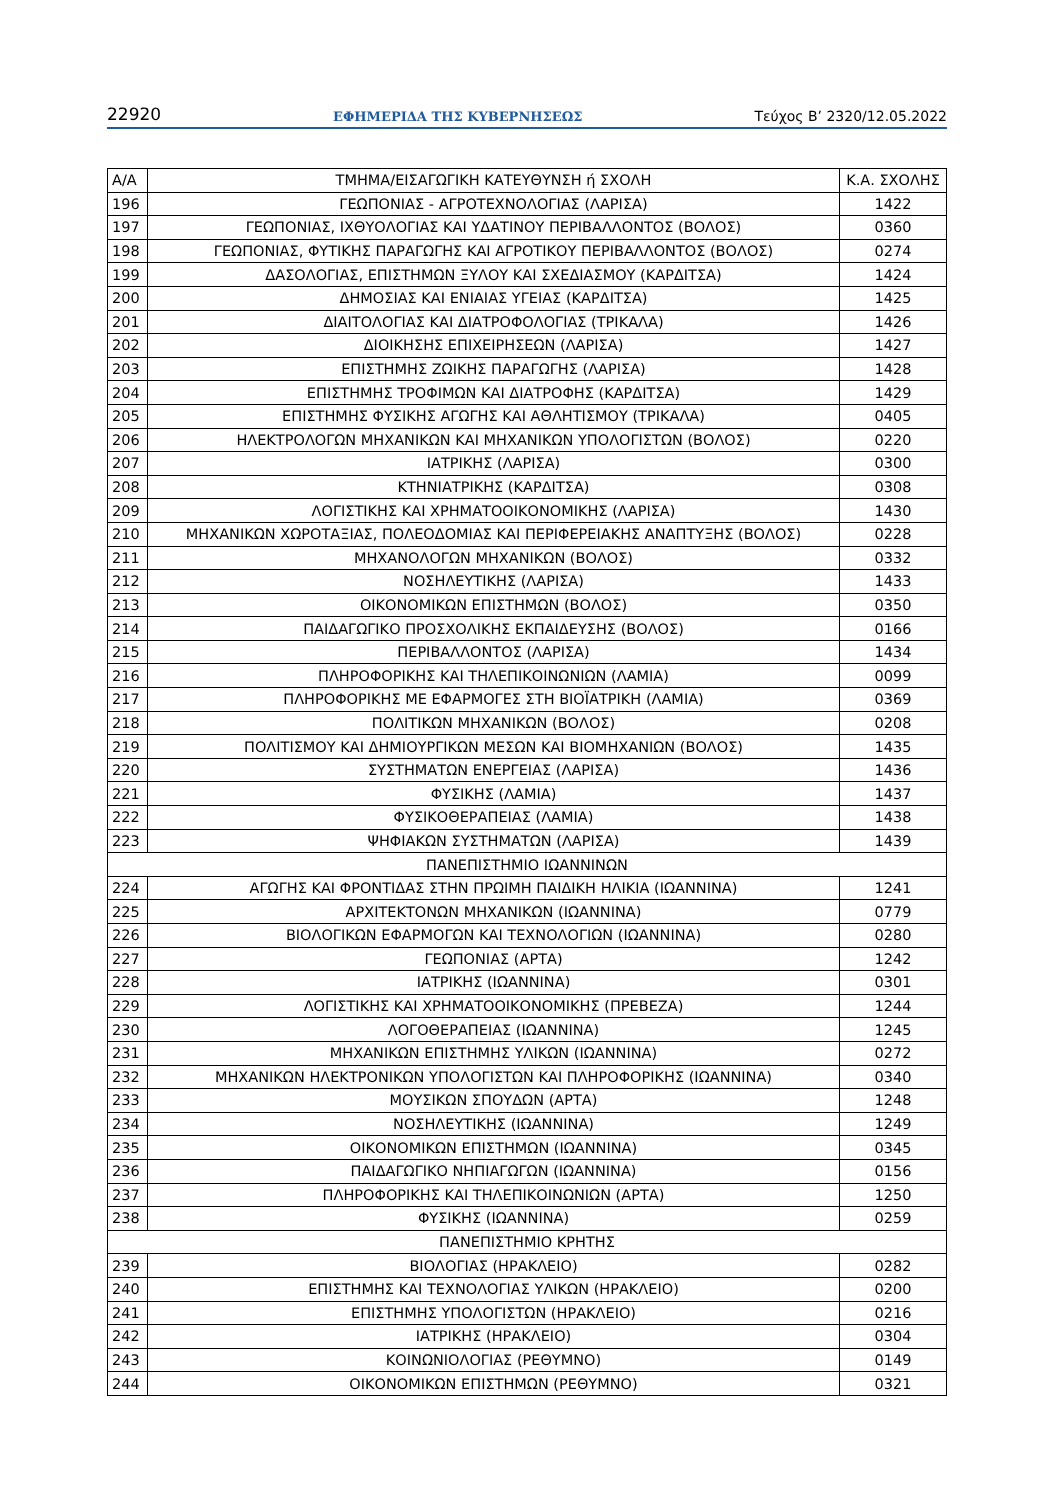22920 ΕΦΗΜΕΡΙΔΑ ΤΗΣ ΚΥΒΕΡΝΗΣΕΩΣ Τεύχος Β’ 2320/12.05.2022
| Α/Α | ΤΜΗΜΑ/ΕΙΣΑΓΩΓΙΚΗ ΚΑΤΕΥΘΥΝΣΗ ή ΣΧΟΛΗ | Κ.Α. ΣΧΟΛΗΣ |
| --- | --- | --- |
| 196 | ΓΕΩΠΟΝΙΑΣ - ΑΓΡΟΤΕΧΝΟΛΟΓΙΑΣ (ΛΑΡΙΣΑ) | 1422 |
| 197 | ΓΕΩΠΟΝΙΑΣ, ΙΧΘΥΟΛΟΓΙΑΣ ΚΑΙ ΥΔΑΤΙΝΟΥ ΠΕΡΙΒΑΛΛΟΝΤΟΣ (ΒΟΛΟΣ) | 0360 |
| 198 | ΓΕΩΠΟΝΙΑΣ, ΦΥΤΙΚΗΣ ΠΑΡΑΓΩΓΗΣ ΚΑΙ ΑΓΡΟΤΙΚΟΥ ΠΕΡΙΒΑΛΛΟΝΤΟΣ (ΒΟΛΟΣ) | 0274 |
| 199 | ΔΑΣΟΛΟΓΙΑΣ, ΕΠΙΣΤΗΜΩΝ ΞΥΛΟΥ ΚΑΙ ΣΧΕΔΙΑΣΜΟΥ (ΚΑΡΔΙΤΣΑ) | 1424 |
| 200 | ΔΗΜΟΣΙΑΣ ΚΑΙ ΕΝΙΑΙΑΣ ΥΓΕΙΑΣ (ΚΑΡΔΙΤΣΑ) | 1425 |
| 201 | ΔΙΑΙΤΟΛΟΓΙΑΣ ΚΑΙ ΔΙΑΤΡΟΦΟΛΟΓΙΑΣ (ΤΡΙΚΑΛΑ) | 1426 |
| 202 | ΔΙΟΙΚΗΣΗΣ ΕΠΙΧΕΙΡΗΣΕΩΝ (ΛΑΡΙΣΑ) | 1427 |
| 203 | ΕΠΙΣΤΗΜΗΣ ΖΩΙΚΗΣ ΠΑΡΑΓΩΓΗΣ (ΛΑΡΙΣΑ) | 1428 |
| 204 | ΕΠΙΣΤΗΜΗΣ ΤΡΟΦΙΜΩΝ ΚΑΙ ΔΙΑΤΡΟΦΗΣ (ΚΑΡΔΙΤΣΑ) | 1429 |
| 205 | ΕΠΙΣΤΗΜΗΣ ΦΥΣΙΚΗΣ ΑΓΩΓΗΣ ΚΑΙ ΑΘΛΗΤΙΣΜΟΥ (ΤΡΙΚΑΛΑ) | 0405 |
| 206 | ΗΛΕΚΤΡΟΛΟΓΩΝ ΜΗΧΑΝΙΚΩΝ ΚΑΙ ΜΗΧΑΝΙΚΩΝ ΥΠΟΛΟΓΙΣΤΩΝ (ΒΟΛΟΣ) | 0220 |
| 207 | ΙΑΤΡΙΚΗΣ (ΛΑΡΙΣΑ) | 0300 |
| 208 | ΚΤΗΝΙΑΤΡΙΚΗΣ (ΚΑΡΔΙΤΣΑ) | 0308 |
| 209 | ΛΟΓΙΣΤΙΚΗΣ ΚΑΙ ΧΡΗΜΑΤΟΟΙΚΟΝΟΜΙΚΗΣ (ΛΑΡΙΣΑ) | 1430 |
| 210 | ΜΗΧΑΝΙΚΩΝ ΧΩΡΟΤΑΞΙΑΣ, ΠΟΛΕΟΔΟΜΙΑΣ ΚΑΙ ΠΕΡΙΦΕΡΕΙΑΚΗΣ ΑΝΑΠΤΥΞΗΣ (ΒΟΛΟΣ) | 0228 |
| 211 | ΜΗΧΑΝΟΛΟΓΩΝ ΜΗΧΑΝΙΚΩΝ (ΒΟΛΟΣ) | 0332 |
| 212 | ΝΟΣΗΛΕΥΤΙΚΗΣ (ΛΑΡΙΣΑ) | 1433 |
| 213 | ΟΙΚΟΝΟΜΙΚΩΝ ΕΠΙΣΤΗΜΩΝ (ΒΟΛΟΣ) | 0350 |
| 214 | ΠΑΙΔΑΓΩΓΙΚΟ ΠΡΟΣΧΟΛΙΚΗΣ ΕΚΠΑΙΔΕΥΣΗΣ (ΒΟΛΟΣ) | 0166 |
| 215 | ΠΕΡΙΒΑΛΛΟΝΤΟΣ (ΛΑΡΙΣΑ) | 1434 |
| 216 | ΠΛΗΡΟΦΟΡΙΚΗΣ ΚΑΙ ΤΗΛΕΠΙΚΟΙΝΩΝΙΩΝ (ΛΑΜΙΑ) | 0099 |
| 217 | ΠΛΗΡΟΦΟΡΙΚΗΣ ΜΕ ΕΦΑΡΜΟΓΕΣ ΣΤΗ ΒΙΟΪΑΤΡΙΚΗ (ΛΑΜΙΑ) | 0369 |
| 218 | ΠΟΛΙΤΙΚΩΝ ΜΗΧΑΝΙΚΩΝ (ΒΟΛΟΣ) | 0208 |
| 219 | ΠΟΛΙΤΙΣΜΟΥ ΚΑΙ ΔΗΜΙΟΥΡΓΙΚΩΝ ΜΕΣΩΝ ΚΑΙ ΒΙΟΜΗΧΑΝΙΩΝ (ΒΟΛΟΣ) | 1435 |
| 220 | ΣΥΣΤΗΜΑΤΩΝ ΕΝΕΡΓΕΙΑΣ (ΛΑΡΙΣΑ) | 1436 |
| 221 | ΦΥΣΙΚΗΣ (ΛΑΜΙΑ) | 1437 |
| 222 | ΦΥΣΙΚΟΘΕΡΑΠΕΙΑΣ (ΛΑΜΙΑ) | 1438 |
| 223 | ΨΗΦΙΑΚΩΝ ΣΥΣΤΗΜΑΤΩΝ (ΛΑΡΙΣΑ) | 1439 |
| ΠΑΝΕΠΙΣΤΗΜΙΟ ΙΩΑΝΝΙΝΩΝ | | |
| 224 | ΑΓΩΓΗΣ ΚΑΙ ΦΡΟΝΤΙΔΑΣ ΣΤΗΝ ΠΡΩΙΜΗ ΠΑΙΔΙΚΗ ΗΛΙΚΙΑ (ΙΩΑΝΝΙΝΑ) | 1241 |
| 225 | ΑΡΧΙΤΕΚΤΟΝΩΝ ΜΗΧΑΝΙΚΩΝ (ΙΩΑΝΝΙΝΑ) | 0779 |
| 226 | ΒΙΟΛΟΓΙΚΩΝ ΕΦΑΡΜΟΓΩΝ ΚΑΙ ΤΕΧΝΟΛΟΓΙΩΝ (ΙΩΑΝΝΙΝΑ) | 0280 |
| 227 | ΓΕΩΠΟΝΙΑΣ (ΑΡΤΑ) | 1242 |
| 228 | ΙΑΤΡΙΚΗΣ (ΙΩΑΝΝΙΝΑ) | 0301 |
| 229 | ΛΟΓΙΣΤΙΚΗΣ ΚΑΙ ΧΡΗΜΑΤΟΟΙΚΟΝΟΜΙΚΗΣ (ΠΡΕΒΕΖΑ) | 1244 |
| 230 | ΛΟΓΟΘΕΡΑΠΕΙΑΣ (ΙΩΑΝΝΙΝΑ) | 1245 |
| 231 | ΜΗΧΑΝΙΚΩΝ ΕΠΙΣΤΗΜΗΣ ΥΛΙΚΩΝ (ΙΩΑΝΝΙΝΑ) | 0272 |
| 232 | ΜΗΧΑΝΙΚΩΝ ΗΛΕΚΤΡΟΝΙΚΩΝ ΥΠΟΛΟΓΙΣΤΩΝ ΚΑΙ ΠΛΗΡΟΦΟΡΙΚΗΣ (ΙΩΑΝΝΙΝΑ) | 0340 |
| 233 | ΜΟΥΣΙΚΩΝ ΣΠΟΥΔΩΝ (ΑΡΤΑ) | 1248 |
| 234 | ΝΟΣΗΛΕΥΤΙΚΗΣ (ΙΩΑΝΝΙΝΑ) | 1249 |
| 235 | ΟΙΚΟΝΟΜΙΚΩΝ ΕΠΙΣΤΗΜΩΝ (ΙΩΑΝΝΙΝΑ) | 0345 |
| 236 | ΠΑΙΔΑΓΩΓΙΚΟ ΝΗΠΙΑΓΩΓΩΝ (ΙΩΑΝΝΙΝΑ) | 0156 |
| 237 | ΠΛΗΡΟΦΟΡΙΚΗΣ ΚΑΙ ΤΗΛΕΠΙΚΟΙΝΩΝΙΩΝ (ΑΡΤΑ) | 1250 |
| 238 | ΦΥΣΙΚΗΣ (ΙΩΑΝΝΙΝΑ) | 0259 |
| ΠΑΝΕΠΙΣΤΗΜΙΟ ΚΡΗΤΗΣ | | |
| 239 | ΒΙΟΛΟΓΙΑΣ (ΗΡΑΚΛΕΙΟ) | 0282 |
| 240 | ΕΠΙΣΤΗΜΗΣ ΚΑΙ ΤΕΧΝΟΛΟΓΙΑΣ ΥΛΙΚΩΝ (ΗΡΑΚΛΕΙΟ) | 0200 |
| 241 | ΕΠΙΣΤΗΜΗΣ ΥΠΟΛΟΓΙΣΤΩΝ (ΗΡΑΚΛΕΙΟ) | 0216 |
| 242 | ΙΑΤΡΙΚΗΣ (ΗΡΑΚΛΕΙΟ) | 0304 |
| 243 | ΚΟΙΝΩΝΙΟΛΟΓΙΑΣ (ΡΕΘΥΜΝΟ) | 0149 |
| 244 | ΟΙΚΟΝΟΜΙΚΩΝ ΕΠΙΣΤΗΜΩΝ (ΡΕΘΥΜΝΟ) | 0321 |